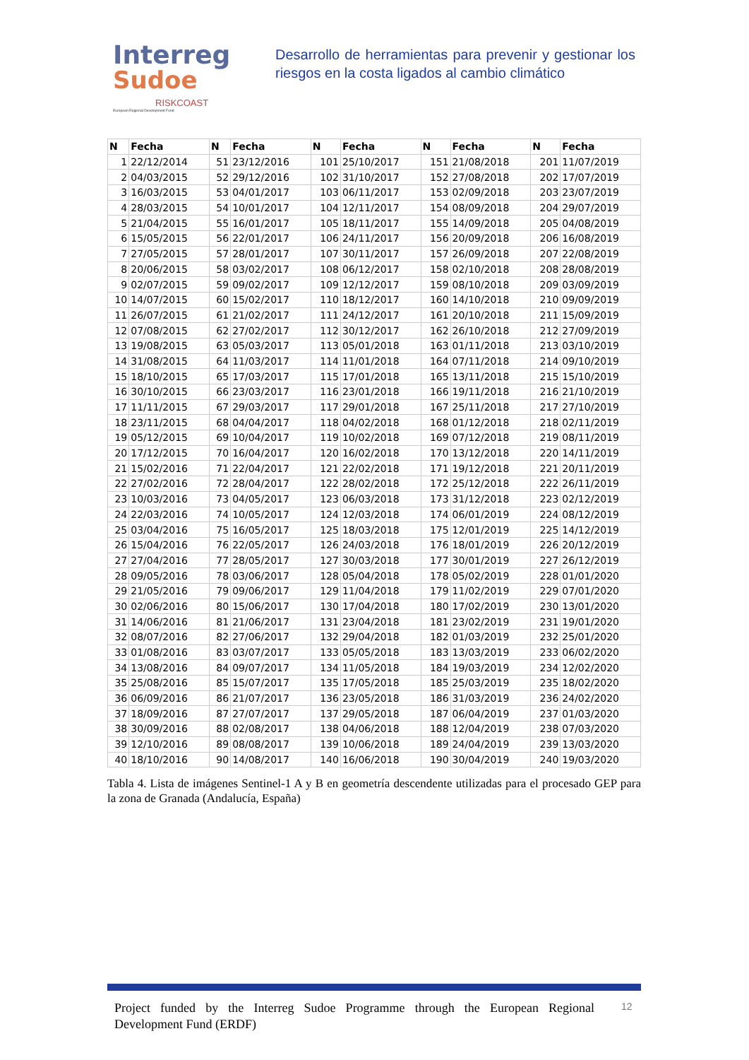Interreg
Sudoe
RISKCOAST
European Regional Development Fund
Desarrollo de herramientas para prevenir y gestionar los riesgos en la costa ligados al cambio climático
| N | Fecha | N | Fecha | N | Fecha | N | Fecha | N | Fecha |
| --- | --- | --- | --- | --- | --- | --- | --- | --- | --- |
| 1 | 22/12/2014 | 51 | 23/12/2016 | 101 | 25/10/2017 | 151 | 21/08/2018 | 201 | 11/07/2019 |
| 2 | 04/03/2015 | 52 | 29/12/2016 | 102 | 31/10/2017 | 152 | 27/08/2018 | 202 | 17/07/2019 |
| 3 | 16/03/2015 | 53 | 04/01/2017 | 103 | 06/11/2017 | 153 | 02/09/2018 | 203 | 23/07/2019 |
| 4 | 28/03/2015 | 54 | 10/01/2017 | 104 | 12/11/2017 | 154 | 08/09/2018 | 204 | 29/07/2019 |
| 5 | 21/04/2015 | 55 | 16/01/2017 | 105 | 18/11/2017 | 155 | 14/09/2018 | 205 | 04/08/2019 |
| 6 | 15/05/2015 | 56 | 22/01/2017 | 106 | 24/11/2017 | 156 | 20/09/2018 | 206 | 16/08/2019 |
| 7 | 27/05/2015 | 57 | 28/01/2017 | 107 | 30/11/2017 | 157 | 26/09/2018 | 207 | 22/08/2019 |
| 8 | 20/06/2015 | 58 | 03/02/2017 | 108 | 06/12/2017 | 158 | 02/10/2018 | 208 | 28/08/2019 |
| 9 | 02/07/2015 | 59 | 09/02/2017 | 109 | 12/12/2017 | 159 | 08/10/2018 | 209 | 03/09/2019 |
| 10 | 14/07/2015 | 60 | 15/02/2017 | 110 | 18/12/2017 | 160 | 14/10/2018 | 210 | 09/09/2019 |
| 11 | 26/07/2015 | 61 | 21/02/2017 | 111 | 24/12/2017 | 161 | 20/10/2018 | 211 | 15/09/2019 |
| 12 | 07/08/2015 | 62 | 27/02/2017 | 112 | 30/12/2017 | 162 | 26/10/2018 | 212 | 27/09/2019 |
| 13 | 19/08/2015 | 63 | 05/03/2017 | 113 | 05/01/2018 | 163 | 01/11/2018 | 213 | 03/10/2019 |
| 14 | 31/08/2015 | 64 | 11/03/2017 | 114 | 11/01/2018 | 164 | 07/11/2018 | 214 | 09/10/2019 |
| 15 | 18/10/2015 | 65 | 17/03/2017 | 115 | 17/01/2018 | 165 | 13/11/2018 | 215 | 15/10/2019 |
| 16 | 30/10/2015 | 66 | 23/03/2017 | 116 | 23/01/2018 | 166 | 19/11/2018 | 216 | 21/10/2019 |
| 17 | 11/11/2015 | 67 | 29/03/2017 | 117 | 29/01/2018 | 167 | 25/11/2018 | 217 | 27/10/2019 |
| 18 | 23/11/2015 | 68 | 04/04/2017 | 118 | 04/02/2018 | 168 | 01/12/2018 | 218 | 02/11/2019 |
| 19 | 05/12/2015 | 69 | 10/04/2017 | 119 | 10/02/2018 | 169 | 07/12/2018 | 219 | 08/11/2019 |
| 20 | 17/12/2015 | 70 | 16/04/2017 | 120 | 16/02/2018 | 170 | 13/12/2018 | 220 | 14/11/2019 |
| 21 | 15/02/2016 | 71 | 22/04/2017 | 121 | 22/02/2018 | 171 | 19/12/2018 | 221 | 20/11/2019 |
| 22 | 27/02/2016 | 72 | 28/04/2017 | 122 | 28/02/2018 | 172 | 25/12/2018 | 222 | 26/11/2019 |
| 23 | 10/03/2016 | 73 | 04/05/2017 | 123 | 06/03/2018 | 173 | 31/12/2018 | 223 | 02/12/2019 |
| 24 | 22/03/2016 | 74 | 10/05/2017 | 124 | 12/03/2018 | 174 | 06/01/2019 | 224 | 08/12/2019 |
| 25 | 03/04/2016 | 75 | 16/05/2017 | 125 | 18/03/2018 | 175 | 12/01/2019 | 225 | 14/12/2019 |
| 26 | 15/04/2016 | 76 | 22/05/2017 | 126 | 24/03/2018 | 176 | 18/01/2019 | 226 | 20/12/2019 |
| 27 | 27/04/2016 | 77 | 28/05/2017 | 127 | 30/03/2018 | 177 | 30/01/2019 | 227 | 26/12/2019 |
| 28 | 09/05/2016 | 78 | 03/06/2017 | 128 | 05/04/2018 | 178 | 05/02/2019 | 228 | 01/01/2020 |
| 29 | 21/05/2016 | 79 | 09/06/2017 | 129 | 11/04/2018 | 179 | 11/02/2019 | 229 | 07/01/2020 |
| 30 | 02/06/2016 | 80 | 15/06/2017 | 130 | 17/04/2018 | 180 | 17/02/2019 | 230 | 13/01/2020 |
| 31 | 14/06/2016 | 81 | 21/06/2017 | 131 | 23/04/2018 | 181 | 23/02/2019 | 231 | 19/01/2020 |
| 32 | 08/07/2016 | 82 | 27/06/2017 | 132 | 29/04/2018 | 182 | 01/03/2019 | 232 | 25/01/2020 |
| 33 | 01/08/2016 | 83 | 03/07/2017 | 133 | 05/05/2018 | 183 | 13/03/2019 | 233 | 06/02/2020 |
| 34 | 13/08/2016 | 84 | 09/07/2017 | 134 | 11/05/2018 | 184 | 19/03/2019 | 234 | 12/02/2020 |
| 35 | 25/08/2016 | 85 | 15/07/2017 | 135 | 17/05/2018 | 185 | 25/03/2019 | 235 | 18/02/2020 |
| 36 | 06/09/2016 | 86 | 21/07/2017 | 136 | 23/05/2018 | 186 | 31/03/2019 | 236 | 24/02/2020 |
| 37 | 18/09/2016 | 87 | 27/07/2017 | 137 | 29/05/2018 | 187 | 06/04/2019 | 237 | 01/03/2020 |
| 38 | 30/09/2016 | 88 | 02/08/2017 | 138 | 04/06/2018 | 188 | 12/04/2019 | 238 | 07/03/2020 |
| 39 | 12/10/2016 | 89 | 08/08/2017 | 139 | 10/06/2018 | 189 | 24/04/2019 | 239 | 13/03/2020 |
| 40 | 18/10/2016 | 90 | 14/08/2017 | 140 | 16/06/2018 | 190 | 30/04/2019 | 240 | 19/03/2020 |
Tabla 4. Lista de imágenes Sentinel-1 A y B en geometría descendente utilizadas para el procesado GEP para la zona de Granada (Andalucía, España)
Project funded by the Interreg Sudoe Programme through the European Regional Development Fund (ERDF)
12